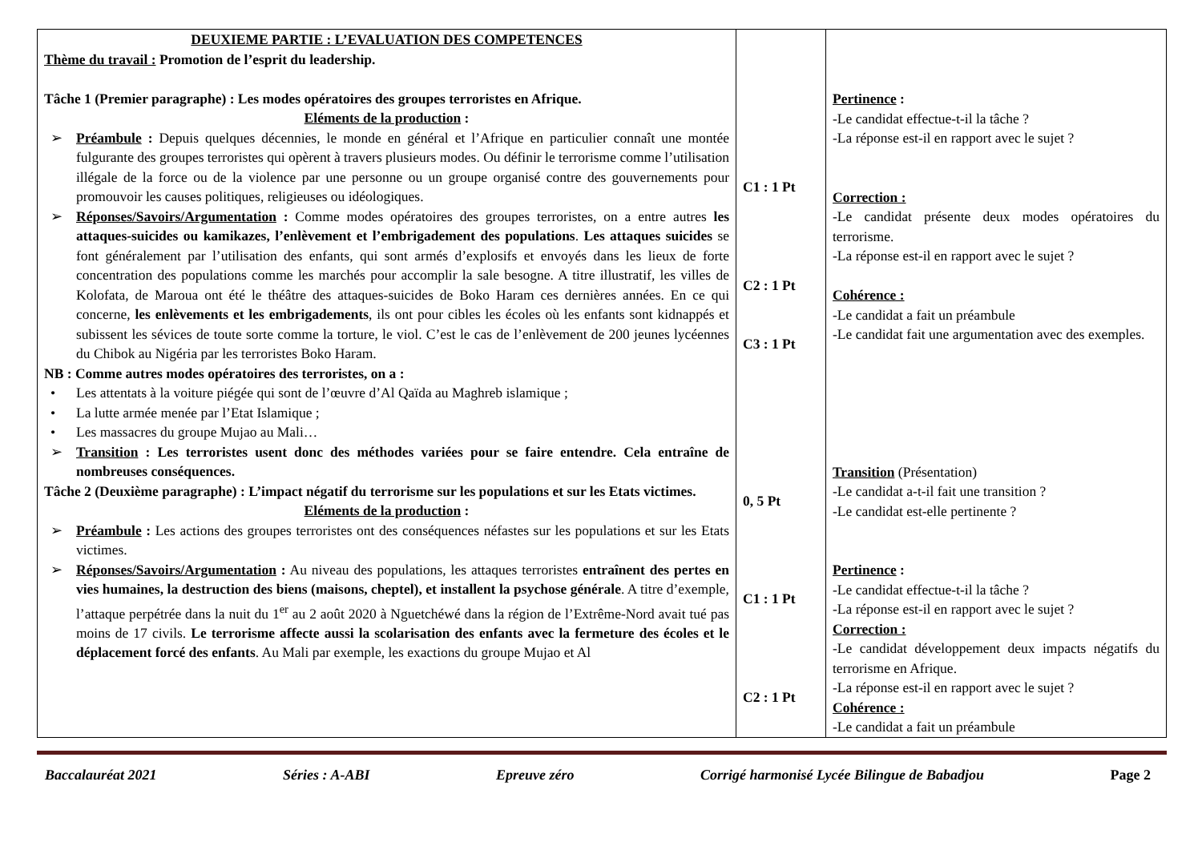| DEUXIEME PARTIE : L’EVALUATION DES COMPETENCES Thème du travail : Promotion de l’esprit du leadership. Tâche 1 (Premier paragraphe) : Les modes opératoires des groupes terroristes en Afrique. Eléments de la production : ➢ Préambule : Depuis quelques décennies, le monde en général et l’Afrique en particulier connaît une montée fulgurante des groupes terroristes qui opèrent à travers plusieurs modes. Ou définir le terrorisme comme l’utilisation illégale de la force ou de la violence par une personne ou un groupe organisé contre des gouvernements pour promouvoir les causes politiques, religieuses ou idéologiques. ➢ Réponses/Savoirs/Argumentation : Comme modes opératoires des groupes terroristes, on a entre autres les attaques-suicides ou kamikazes, l’enlèvement et l’embrigadement des populations . Les attaques suicides se font généralement par l’utilisation des enfants, qui sont armés d’explosifs et envoyés dans les lieux de forte concentration des populations comme les marchés pour accomplir la sale besogne. A titre illustratif, les villes de Kolofata, de Maroua ont été le théâtre des attaques-suicides de Boko Haram ces dernières années. En ce qui concerne, les enlèvements et les embrigadements , ils ont pour cibles les écoles où les enfants sont kidnappés et subissent les sévices de toute sorte comme la torture, le viol. C’est le cas de l’enlèvement de 200 jeunes lycéennes du Chibok au Nigéria par les terroristes Boko Haram. NB : Comme autres modes opératoires des terroristes, on a : • Les attentats à la voiture piégée qui sont de l’œuvre d’Al Qaïda au Maghreb islamique ; • La lutte armée menée par l’Etat Islamique ; • Les massacres du groupe Mujao au Mali… ➢ Transition : Les terroristes usent donc des méthodes variées pour se faire entendre. Cela entraîne de nombreuses conséquences. Tâche 2 (Deuxième paragraphe) : L’impact négatif du terrorisme sur les populations et sur les Etats victimes. Eléments de la production : ➢ Préambule : Les actions des groupes terroristes ont des conséquences néfastes sur les populations et sur les Etats victimes. ➢ Réponses/Savoirs/Argumentation : Au niveau des populations, les attaques terroristes entraînent des pertes en vies humaines, la destruction des biens (maisons, cheptel), et installent la psychose générale . A titre d’exemple, l’attaque perpétrée dans la nuit du 1<sup>er</sup> au 2 août 2020 à Nguetchéwé dans la région de l’Extrême-Nord avait tué pas moins de 17 civils. Le terrorisme affecte aussi la scolarisation des enfants avec la fermeture des écoles et le déplacement forcé des enfants . Au Mali par exemple, les exactions du groupe Mujao et Al | C1 : 1 Pt C2 : 1 Pt C3 : 1 Pt 0, 5 Pt C1 : 1 Pt C2 : 1 Pt | Pertinence : -Le candidat effectue-t-il la tâche ? -La réponse est-il en rapport avec le sujet ? Correction : -Le candidat présente deux modes opératoires du terrorisme. -La réponse est-il en rapport avec le sujet ? Cohérence : -Le candidat a fait un préambule -Le candidat fait une argumentation avec des exemples. Transition (Présentation) -Le candidat a-t-il fait une transition ? -Le candidat est-elle pertinente ? Pertinence : -Le candidat effectue-t-il la tâche ? -La réponse est-il en rapport avec le sujet ? Correction : -Le candidat développement deux impacts négatifs du terrorisme en Afrique. -La réponse est-il en rapport avec le sujet ? Cohérence : -Le candidat a fait un préambule |
Baccalauréat 2021 Séries : A-ABI Epreuve zéro Corrigé harmonisé Lycée Bilingue de Babadjou Page 2